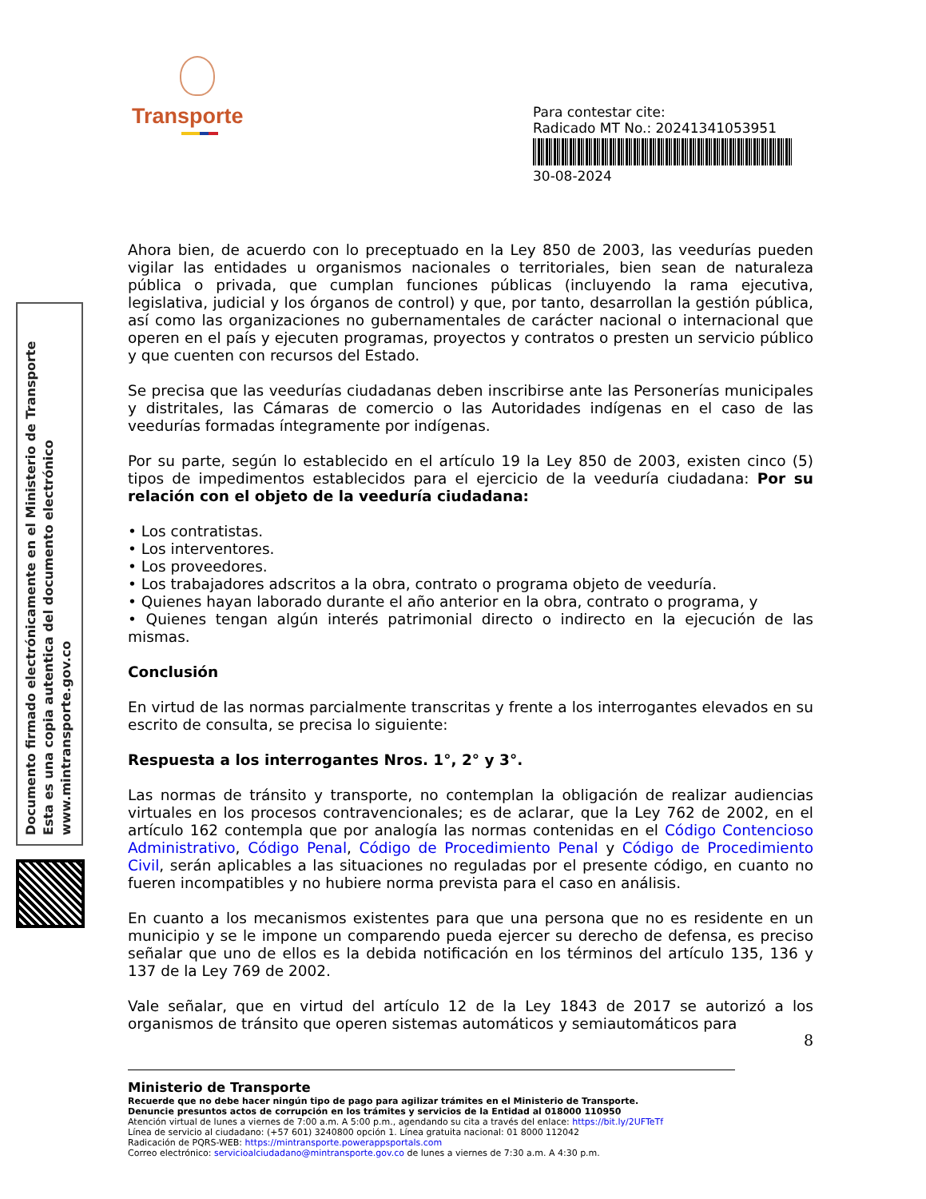Transporte
Para contestar cite:
Radicado MT No.: 20241341053951
30-08-2024
Documento firmado electrónicamente en el Ministerio de Transporte
Esta es una copia autentica del documento electrónico
www.mintransporte.gov.co
Ahora bien, de acuerdo con lo preceptuado en la Ley 850 de 2003, las veedurías pueden vigilar las entidades u organismos nacionales o territoriales, bien sean de naturaleza pública o privada, que cumplan funciones públicas (incluyendo la rama ejecutiva, legislativa, judicial y los órganos de control) y que, por tanto, desarrollan la gestión pública, así como las organizaciones no gubernamentales de carácter nacional o internacional que operen en el país y ejecuten programas, proyectos y contratos o presten un servicio público y que cuenten con recursos del Estado.
Se precisa que las veedurías ciudadanas deben inscribirse ante las Personerías municipales y distritales, las Cámaras de comercio o las Autoridades indígenas en el caso de las veedurías formadas íntegramente por indígenas.
Por su parte, según lo establecido en el artículo 19 la Ley 850 de 2003, existen cinco (5) tipos de impedimentos establecidos para el ejercicio de la veeduría ciudadana: Por su relación con el objeto de la veeduría ciudadana:
• Los contratistas.
• Los interventores.
• Los proveedores.
• Los trabajadores adscritos a la obra, contrato o programa objeto de veeduría.
• Quienes hayan laborado durante el año anterior en la obra, contrato o programa, y
• Quienes tengan algún interés patrimonial directo o indirecto en la ejecución de las mismas.
Conclusión
En virtud de las normas parcialmente transcritas y frente a los interrogantes elevados en su escrito de consulta, se precisa lo siguiente:
Respuesta a los interrogantes Nros. 1°, 2° y 3°.
Las normas de tránsito y transporte, no contemplan la obligación de realizar audiencias virtuales en los procesos contravencionales; es de aclarar, que la Ley 762 de 2002, en el artículo 162 contempla que por analogía las normas contenidas en el Código Contencioso Administrativo, Código Penal, Código de Procedimiento Penal y Código de Procedimiento Civil, serán aplicables a las situaciones no reguladas por el presente código, en cuanto no fueren incompatibles y no hubiere norma prevista para el caso en análisis.
En cuanto a los mecanismos existentes para que una persona que no es residente en un municipio y se le impone un comparendo pueda ejercer su derecho de defensa, es preciso señalar que uno de ellos es la debida notificación en los términos del artículo 135, 136 y 137 de la Ley 769 de 2002.
Vale señalar, que en virtud del artículo 12 de la Ley 1843 de 2017 se autorizó a los organismos de tránsito que operen sistemas automáticos y semiautomáticos para
8
Ministerio de Transporte
Recuerde que no debe hacer ningún tipo de pago para agilizar trámites en el Ministerio de Transporte.
Denuncie presuntos actos de corrupción en los trámites y servicios de la Entidad al 018000 110950
Atención virtual de lunes a viernes de 7:00 a.m. A 5:00 p.m., agendando su cita a través del enlace: https://bit.ly/2UFTeTf
Línea de servicio al ciudadano: (+57 601) 3240800 opción 1. Línea gratuita nacional: 01 8000 112042
Radicación de PQRS-WEB: https://mintransporte.powerappsportals.com
Correo electrónico: servicioalciudadano@mintransporte.gov.co de lunes a viernes de 7:30 a.m. A 4:30 p.m.